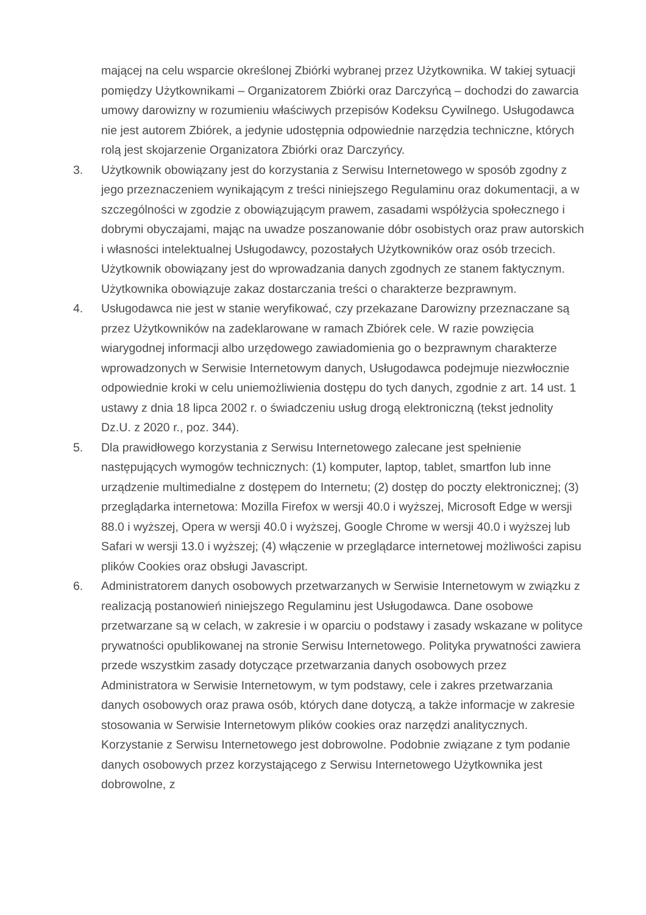mającej na celu wsparcie określonej Zbiórki wybranej przez Użytkownika. W takiej sytuacji pomiędzy Użytkownikami – Organizatorem Zbiórki oraz Darczyńcą – dochodzi do zawarcia umowy darowizny w rozumieniu właściwych przepisów Kodeksu Cywilnego. Usługodawca nie jest autorem Zbiórek, a jedynie udostępnia odpowiednie narzędzia techniczne, których rolą jest skojarzenie Organizatora Zbiórki oraz Darczyńcy.
3. Użytkownik obowiązany jest do korzystania z Serwisu Internetowego w sposób zgodny z jego przeznaczeniem wynikającym z treści niniejszego Regulaminu oraz dokumentacji, a w szczególności w zgodzie z obowiązującym prawem, zasadami współżycia społecznego i dobrymi obyczajami, mając na uwadze poszanowanie dóbr osobistych oraz praw autorskich i własności intelektualnej Usługodawcy, pozostałych Użytkowników oraz osób trzecich. Użytkownik obowiązany jest do wprowadzania danych zgodnych ze stanem faktycznym. Użytkownika obowiązuje zakaz dostarczania treści o charakterze bezprawnym.
4. Usługodawca nie jest w stanie weryfikować, czy przekazane Darowizny przeznaczane są przez Użytkowników na zadeklarowane w ramach Zbiórek cele. W razie powzięcia wiarygodnej informacji albo urzędowego zawiadomienia go o bezprawnym charakterze wprowadzonych w Serwisie Internetowym danych, Usługodawca podejmuje niezwłocznie odpowiednie kroki w celu uniemożliwienia dostępu do tych danych, zgodnie z art. 14 ust. 1 ustawy z dnia 18 lipca 2002 r. o świadczeniu usług drogą elektroniczną (tekst jednolity Dz.U. z 2020 r., poz. 344).
5. Dla prawidłowego korzystania z Serwisu Internetowego zalecane jest spełnienie następujących wymogów technicznych: (1) komputer, laptop, tablet, smartfon lub inne urządzenie multimedialne z dostępem do Internetu; (2) dostęp do poczty elektronicznej; (3) przeglądarka internetowa: Mozilla Firefox w wersji 40.0 i wyższej, Microsoft Edge w wersji 88.0 i wyższej, Opera w wersji 40.0 i wyższej, Google Chrome w wersji 40.0 i wyższej lub Safari w wersji 13.0 i wyższej; (4) włączenie w przeglądarce internetowej możliwości zapisu plików Cookies oraz obsługi Javascript.
6. Administratorem danych osobowych przetwarzanych w Serwisie Internetowym w związku z realizacją postanowień niniejszego Regulaminu jest Usługodawca. Dane osobowe przetwarzane są w celach, w zakresie i w oparciu o podstawy i zasady wskazane w polityce prywatności opublikowanej na stronie Serwisu Internetowego. Polityka prywatności zawiera przede wszystkim zasady dotyczące przetwarzania danych osobowych przez Administratora w Serwisie Internetowym, w tym podstawy, cele i zakres przetwarzania danych osobowych oraz prawa osób, których dane dotyczą, a także informacje w zakresie stosowania w Serwisie Internetowym plików cookies oraz narzędzi analitycznych. Korzystanie z Serwisu Internetowego jest dobrowolne. Podobnie związane z tym podanie danych osobowych przez korzystającego z Serwisu Internetowego Użytkownika jest dobrowolne, z